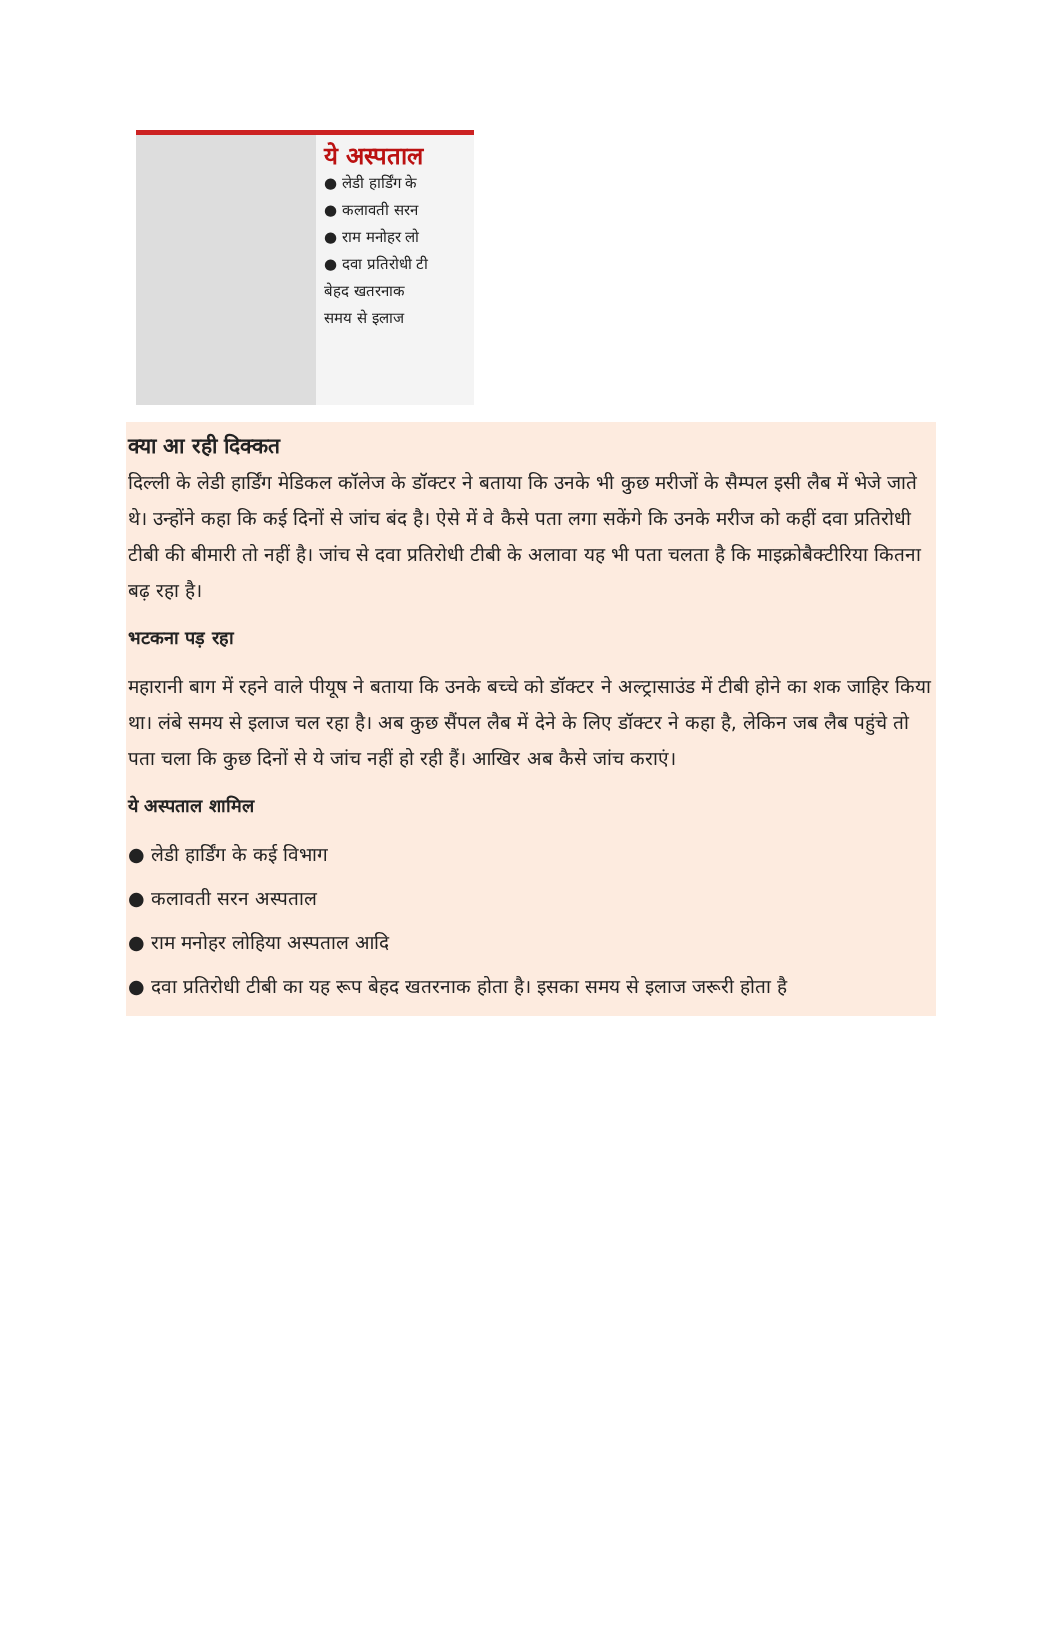ये अस्पताल
● लेडी हार्डिंग के
● कलावती सरन
● राम मनोहर लो
● दवा प्रतिरोधी टी
बेहद खतरनाक
समय से इलाज
क्या आ रही दिक्कत
दिल्ली के लेडी हार्डिंग मेडिकल कॉलेज के डॉक्टर ने बताया कि उनके भी कुछ मरीजों के सैम्पल इसी लैब में भेजे जाते थे। उन्होंने कहा कि कई दिनों से जांच बंद है। ऐसे में वे कैसे पता लगा सकेंगे कि उनके मरीज को कहीं दवा प्रतिरोधी टीबी की बीमारी तो नहीं है। जांच से दवा प्रतिरोधी टीबी के अलावा यह भी पता चलता है कि माइक्रोबैक्टीरिया कितना बढ़ रहा है।
भटकना पड़ रहा
महारानी बाग में रहने वाले पीयूष ने बताया कि उनके बच्चे को डॉक्टर ने अल्ट्रासाउंड में टीबी होने का शक जाहिर किया था। लंबे समय से इलाज चल रहा है। अब कुछ सैंपल लैब में देने के लिए डॉक्टर ने कहा है, लेकिन जब लैब पहुंचे तो पता चला कि कुछ दिनों से ये जांच नहीं हो रही हैं। आखिर अब कैसे जांच कराएं।
ये अस्पताल शामिल
● लेडी हार्डिंग के कई विभाग
● कलावती सरन अस्पताल
● राम मनोहर लोहिया अस्पताल आदि
● दवा प्रतिरोधी टीबी का यह रूप बेहद खतरनाक होता है। इसका समय से इलाज जरूरी होता है